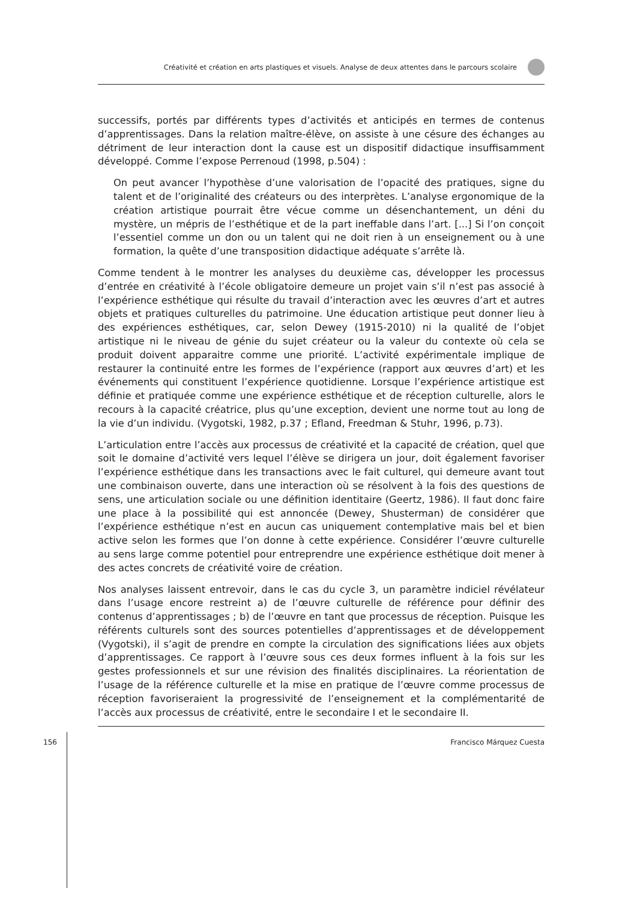Créativité et création en arts plastiques et visuels. Analyse de deux attentes dans le parcours scolaire
successifs, portés par différents types d’activités et anticipés en termes de contenus d’apprentissages. Dans la relation maître-élève, on assiste à une césure des échanges au détriment de leur interaction dont la cause est un dispositif didactique insuffisamment développé. Comme l’expose Perrenoud (1998, p.504) :
On peut avancer l’hypothèse d’une valorisation de l’opacité des pratiques, signe du talent et de l’originalité des créateurs ou des interprètes. L’analyse ergonomique de la création artistique pourrait être vécue comme un désenchantement, un déni du mystère, un mépris de l’esthétique et de la part ineffable dans l’art. [...] Si l’on conçoit l’essentiel comme un don ou un talent qui ne doit rien à un enseignement ou à une formation, la quête d’une transposition didactique adéquate s’arrête là.
Comme tendent à le montrer les analyses du deuxième cas, développer les processus d’entrée en créativité à l’école obligatoire demeure un projet vain s’il n’est pas associé à l’expérience esthétique qui résulte du travail d’interaction avec les œuvres d’art et autres objets et pratiques culturelles du patrimoine. Une éducation artistique peut donner lieu à des expériences esthétiques, car, selon Dewey (1915-2010) ni la qualité de l’objet artistique ni le niveau de génie du sujet créateur ou la valeur du contexte où cela se produit doivent apparaitre comme une priorité. L’activité expérimentale implique de restaurer la continuité entre les formes de l’expérience (rapport aux œuvres d’art) et les événements qui constituent l’expérience quotidienne. Lorsque l’expérience artistique est définie et pratiquée comme une expérience esthétique et de réception culturelle, alors le recours à la capacité créatrice, plus qu’une exception, devient une norme tout au long de la vie d’un individu. (Vygotski, 1982, p.37 ; Efland, Freedman & Stuhr, 1996, p.73).
L’articulation entre l’accès aux processus de créativité et la capacité de création, quel que soit le domaine d’activité vers lequel l’élève se dirigera un jour, doit également favoriser l’expérience esthétique dans les transactions avec le fait culturel, qui demeure avant tout une combinaison ouverte, dans une interaction où se résolvent à la fois des questions de sens, une articulation sociale ou une définition identitaire (Geertz, 1986). Il faut donc faire une place à la possibilité qui est annoncée (Dewey, Shusterman) de considérer que l’expérience esthétique n’est en aucun cas uniquement contemplative mais bel et bien active selon les formes que l’on donne à cette expérience. Considérer l’œuvre culturelle au sens large comme potentiel pour entreprendre une expérience esthétique doit mener à des actes concrets de créativité voire de création.
Nos analyses laissent entrevoir, dans le cas du cycle 3, un paramètre indiciel révélateur dans l’usage encore restreint a) de l’œuvre culturelle de référence pour définir des contenus d’apprentissages ; b) de l’œuvre en tant que processus de réception. Puisque les référents culturels sont des sources potentielles d’apprentissages et de développement (Vygotski), il s’agit de prendre en compte la circulation des significations liées aux objets d’apprentissages. Ce rapport à l’œuvre sous ces deux formes influent à la fois sur les gestes professionnels et sur une révision des finalités disciplinaires. La réorientation de l’usage de la référence culturelle et la mise en pratique de l’œuvre comme processus de réception favoriseraient la progressivité de l’enseignement et la complémentarité de l’accès aux processus de créativité, entre le secondaire I et le secondaire II.
156 Francisco Márquez Cuesta